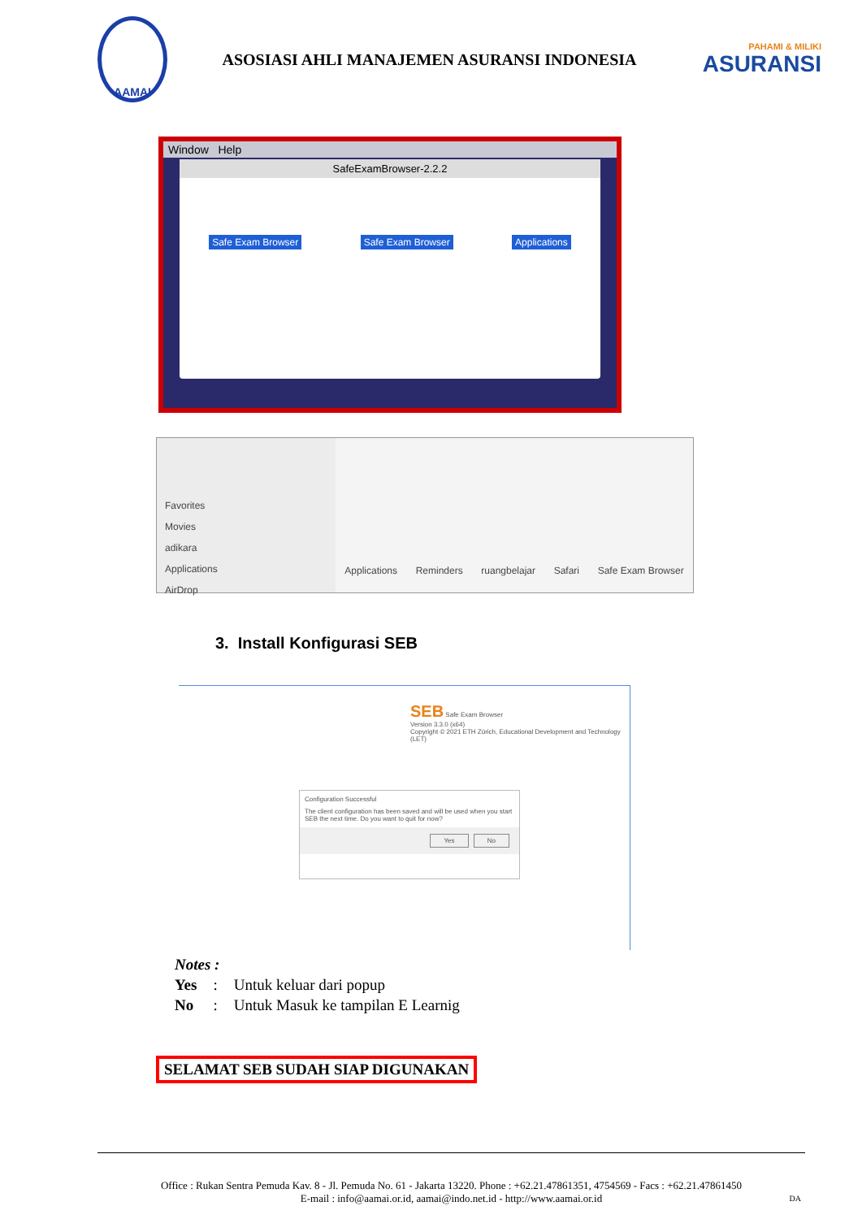AAMAI
ASOSIASI AHLI MANAJEMEN ASURANSI INDONESIA
PAHAMI & MILIKI
ASURANSI
Window Help
SafeExamBrowser-2.2.2
Safe Exam Browser Safe Exam Browser Applications
Favorites
Movies
adikara
Applications
AirDrop
Applications
Reminders
ruangbelajar
Safari
Safe Exam Browser
3. Install Konfigurasi SEB
SEB Safe Exam Browser
Version 3.3.0 (x64)
Copyright © 2021 ETH Zürich, Educational Development and Technology (LET)
Configuration Successful
The client configuration has been saved and will be used when you start SEB the next time. Do you want to quit for now?
Yes No
Notes :
| Yes | : | Untuk keluar dari popup |
| No | : | Untuk Masuk ke tampilan E Learnig |
SELAMAT SEB SUDAH SIAP DIGUNAKAN
Office : Rukan Sentra Pemuda Kav. 8 - Jl. Pemuda No. 61 - Jakarta 13220. Phone : +62.21.47861351, 4754569 - Facs : +62.21.47861450
E-mail : info@aamai.or.id, aamai@indo.net.id - http://www.aamai.or.id
DA